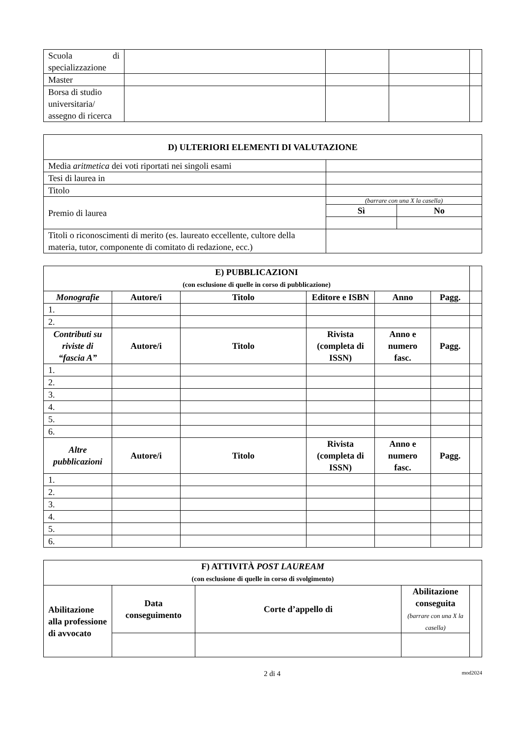| Scuola di specializzazione | | | | |
| Master | | | | |
| Borsa di studio universitaria/ assegno di ricerca | | | | |
| D) ULTERIORI ELEMENTI DI VALUTAZIONE | | |
| --- | --- | --- |
| Media aritmetica dei voti riportati nei singoli esami | | |
| Tesi di laurea in | | |
| Titolo | | |
| Premio di laurea | (barrare con una X la casella) | |
| | Sì | No |
| Titoli o riconoscimenti di merito (es. laureato eccellente, cultore della materia, tutor, componente di comitato di redazione, ecc.) | | |
| E) PUBBLICAZIONI (con esclusione di quelle in corso di pubblicazione) | | | | | | |
| Monografie | Autore/i | Titolo | Editore e ISBN | Anno | Pagg. | |
| 1. | | | | | | |
| 2. | | | | | | |
| Contributi su riviste di “fascia A” | Autore/i | Titolo | Rivista (completa di ISSN) | Anno e numero fasc. | Pagg. | |
| 1. | | | | | | |
| 2. | | | | | | |
| 3. | | | | | | |
| 4. | | | | | | |
| 5. | | | | | | |
| 6. | | | | | | |
| Altre pubblicazioni | Autore/i | Titolo | Rivista (completa di ISSN) | Anno e numero fasc. | Pagg. | |
| 1. | | | | | | |
| 2. | | | | | | |
| 3. | | | | | | |
| 4. | | | | | | |
| 5. | | | | | | |
| 6. | | | | | | |
| F) ATTIVITÀ POST LAUREAM (con esclusione di quelle in corso di svolgimento) | | | | |
| --- | --- | --- | --- | --- |
| Abilitazione alla professione di avvocato | Data conseguimento | Corte d’appello di | Abilitazione conseguita (barrare con una X la casella) | |
2 di 4 mod2024